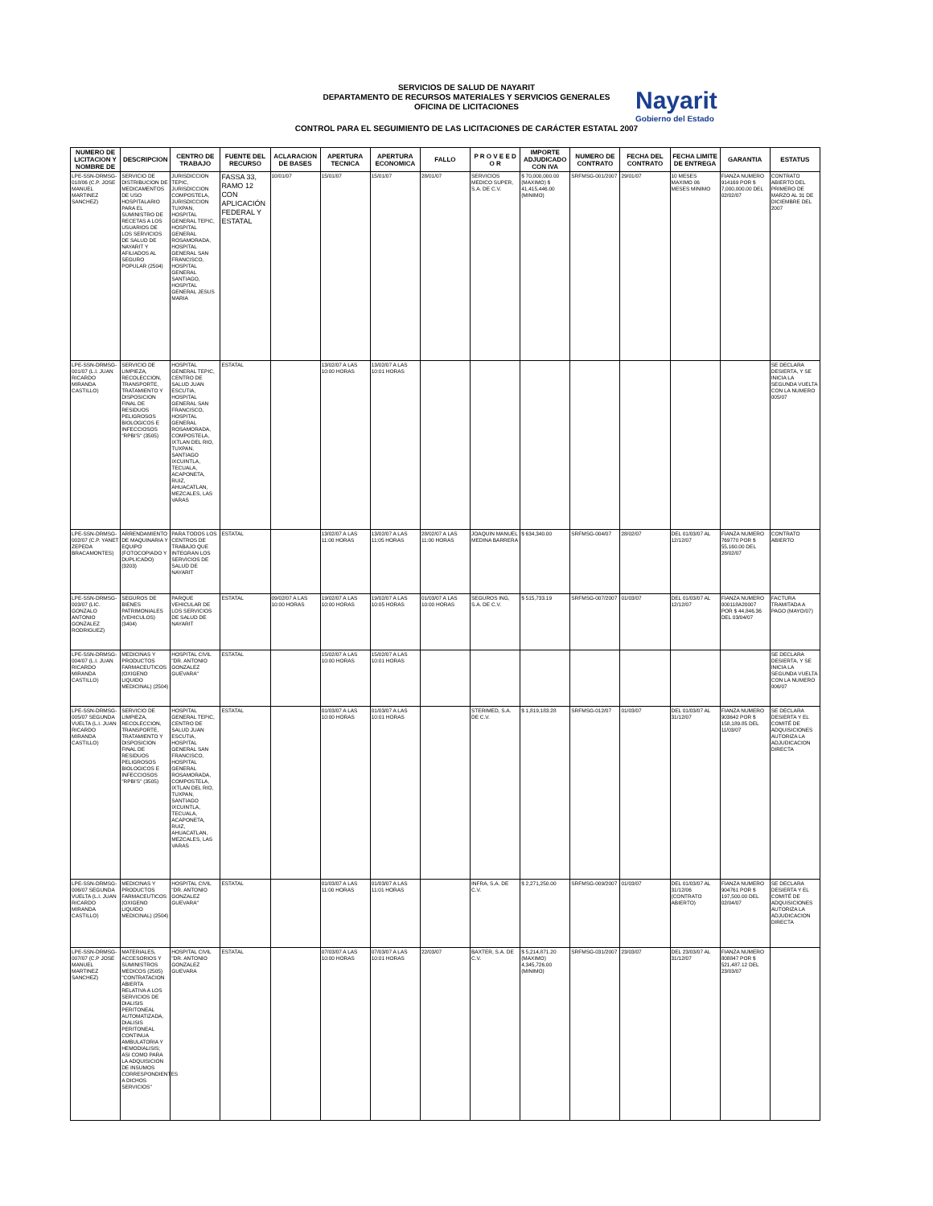SERVICIOS DE SALUD DE NAYARIT
DEPARTAMENTO DE RECURSOS MATERIALES Y SERVICIOS GENERALES
OFICINA DE LICITACIONES
Nayarit
Gobierno del Estado
CONTROL PARA EL SEGUIMIENTO DE LAS LICITACIONES DE CARÁCTER ESTATAL 2007
| NUMERO DE LICITACION Y NOMBRE DE | DESCRIPCION | CENTRO DE TRABAJO | FUENTE DEL RECURSO | ACLARACION DE BASES | APERTURA TECNICA | APERTURA ECONOMICA | FALLO | P R O V E E D O R | IMPORTE ADJUDICADO CON IVA | NUMERO DE CONTRATO | FECHA DEL CONTRATO | FECHA LIMITE DE ENTREGA | GARANTIA | ESTATUS |
| --- | --- | --- | --- | --- | --- | --- | --- | --- | --- | --- | --- | --- | --- | --- |
| LPE-SSN-DRMSG-018/06 (C.P. JOSE MANUEL MARTINEZ SANCHEZ) | SERVICIO DE DISTRIBUCION DE MEDICAMENTOS DE USO HOSPITALARIO PARA EL SUMINISTRO DE RECETAS A LOS USUARIOS DE LOS SERVICIOS DE SALUD DE NAYARIT Y AFILIADOS AL SEGURO POPULAR (2504) | JURISDICCION TEPIC, JURISDICCION COMPOSTELA, JURISDICCION TUXPAN, HOSPITAL GENERAL TEPIC, HOSPITAL GENERAL ROSAMORADA, HOSPITAL GENERAL SAN FRANCISCO, HOSPITAL GENERAL SANTIAGO, HOSPITAL GENERAL JESUS MARIA | FASSA 33, RAMO 12 CON APLICACIÓN FEDERAL Y ESTATAL | 10/01/07 | 15/01/07 | 15/01/07 | 28/01/07 | SERVICIOS MEDICO SUPER, S.A. DE C.V. | $ 70,000,000.00 (MAXIMO) $ 41,415,446.00 (MINIMO) | SRFMSG-001/2007 | 29/01/07 | 10 MESES MAXIMO 06 MESES MINIMO | FIANZA NUMERO 914169 POR $ 7,000,000.00 DEL 02/02/07 | CONTRATO ABIERTO DEL PRIMERO DE MARZO AL 31 DE DICIEMBRE DEL 2007 |
| LPE-SSN-DRMSG-001/07 (L.I. JUAN RICARDO MIRANDA CASTILLO) | SERVICIO DE LIMPIEZA, RECOLECCION, TRANSPORTE, TRATAMIENTO Y DISPOSICION FINAL DE RESIDUOS PELIGROSOS BIOLOGICOS E INFECCIOSOS "RPBI'S" (3505) | HOSPITAL GENERAL TEPIC, CENTRO DE SALUD JUAN ESCUTIA, HOSPITAL GENERAL SAN FRANCISCO, HOSPITAL GENERAL ROSAMORADA, COMPOSTELA, IXTLAN DEL RIO, TUXPAN, SANTIAGO IXCUINTLA, TECUALA, ACAPONETA, RUIZ, AHUACATLAN, MEZCALES, LAS VARAS | ESTATAL | | 13/02/07 A LAS 10:00 HORAS | 13/02/07 A LAS 10:01 HORAS | | | | | | | | SE DECLARA DESIERTA, Y SE INICIA LA SEGUNDA VUELTA CON LA NUMERO 005/07 |
| LPE-SSN-DRMSG-002/07 (C.P. YANET ZEPEDA BRACAMONTES) | ARRENDAMIENTO DE MAQUINARIA Y EQUIPO (FOTOCOPIADO Y DUPLICADO) (3203) | PARA TODOS LOS CENTROS DE TRABAJO QUE INTEGRAN LOS SERVICIOS DE SALUD DE NAYARIT | ESTATAL | | 13/02/07 A LAS 11:00 HORAS | 13/02/07 A LAS 11:05 HORAS | 28/02/07 A LAS 11:00 HORAS | JOAQUIN MANUEL MEDINA BARRERA | $ 634,340.00 | SRFMSG-004/07 | 28/02/07 | DEL 01/03/07 AL 12/12/07 | FIANZA NUMERO 769770 POR $ 55,160.00 DEL 28/02/07 | CONTRATO ABIERTO |
| LPE-SSN-DRMSG-003/07 (LIC. GONZALO ANTONIO GONZALEZ RODRIGUEZ) | SEGUROS DE BIENES PATRIMONIALES (VEHICULOS) (3404) | PARQUE VEHICULAR DE LOS SERVICIOS DE SALUD DE NAYARIT | ESTATAL | 09/02/07 A LAS 10:00 HORAS | 19/02/07 A LAS 10:00 HORAS | 19/02/07 A LAS 10:05 HORAS | 01/03/07 A LAS 10:00 HORAS | SEGUROS ING, S.A. DE C.V. | $ 515,733.19 | SRFMSG-007/2007 | 01/03/07 | DEL 01/03/07 AL 12/12/07 | FIANZA NUMERO 000118A20007 POR $ 44,846.36 DEL 03/04/07 | FACTURA TRAMITADA A PAGO (MAYO/07) |
| LPE-SSN-DRMSG-004/07 (L.I. JUAN RICARDO MIRANDA CASTILLO) | MEDICINAS Y PRODUCTOS FARMACEUTICOS (OXIGENO LIQUIDO MEDICINAL) (2504) | HOSPITAL CIVIL "DR. ANTONIO GONZALEZ GUEVARA" | ESTATAL | | 15/02/07 A LAS 10:00 HORAS | 15/02/07 A LAS 10:01 HORAS | | | | | | | | SE DECLARA DESIERTA, Y SE INICIA LA SEGUNDA VUELTA CON LA NUMERO 006/07 |
| LPE-SSN-DRMSG-005/07 SEGUNDA VUELTA (L.I. JUAN RICARDO MIRANDA CASTILLO) | SERVICIO DE LIMPIEZA, RECOLECCION, TRANSPORTE, TRATAMIENTO Y DISPOSICION FINAL DE RESIDUOS PELIGROSOS BIOLOGICOS E INFECCIOSOS "RPBI'S" (3505) | HOSPITAL GENERAL TEPIC, CENTRO DE SALUD JUAN ESCUTIA, HOSPITAL GENERAL SAN FRANCISCO, HOSPITAL GENERAL ROSAMORADA, COMPOSTELA, IXTLAN DEL RIO, TUXPAN, SANTIAGO IXCUINTLA, TECUALA, ACAPONETA, RUIZ, AHUACATLAN, MEZCALES, LAS VARAS | ESTATAL | | 01/03/07 A LAS 10:00 HORAS | 01/03/07 A LAS 10:01 HORAS | | STERIMED, S.A. DE C.V. | $ 1,819,183.28 | SRFMSG-012/07 | 01/03/07 | DEL 01/03/07 AL 31/12/07 | FIANZA NUMERO 903642 POR $ 158,189.85 DEL 11/03/07 | SE DECLARA DESIERTA Y EL COMITÉ DE ADQUISICIONES AUTORIZA LA ADJUDICACION DIRECTA |
| LPE-SSN-DRMSG-006/07 SEGUNDA VUELTA (L.I. JUAN RICARDO MIRANDA CASTILLO) | MEDICINAS Y PRODUCTOS FARMACEUTICOS (OXIGENO LIQUIDO MEDICINAL) (2504) | HOSPITAL CIVIL "DR. ANTONIO GONZALEZ GUEVARA" | ESTATAL | | 01/03/07 A LAS 11:00 HORAS | 01/03/07 A LAS 11:01 HORAS | | INFRA, S.A. DE C.V. | $ 2,271,250.00 | SRFMSG-009/2007 | 01/03/07 | DEL 01/03/07 AL 31/12/06 (CONTRATO ABIERTO) | FIANZA NUMERO 904761 POR $ 197,500.00 DEL 02/04/07 | SE DECLARA DESIERTA Y EL COMITÉ DE ADQUISICIONES AUTORIZA LA ADJUDICACION DIRECTA |
| LPE-SSN-DRMSG-007/07 (C.P JOSE MANUEL MARTINEZ SANCHEZ) | MATERIALES, ACCESORIOS Y SUMINISTROS MEDICOS (2505) "CONTRATACION ABIERTA RELATIVA A LOS SERVICIOS DE DIALISIS PERITONEAL AUTOMATIZADA, DIALISIS PERITONEAL CONTINUA AMBULATORIA Y HEMODIALISIS; ASI COMO PARA LA ADQUISICION DE INSUMOS CORRESPONDIENTES A DICHOS SERVICIOS" | HOSPITAL CIVIL "DR. ANTONIO GONZALEZ GUEVARA | ESTATAL | | 07/03/07 A LAS 10:00 HORAS | 07/03/07 A LAS 10:01 HORAS | 22/03/07 | BAXTER, S.A. DE C.V. | $ 5,214,871.20 (MAXIMO) 4,345,726.00 (MINIMO) | SRFMSG-031/2007 | 23/03/07 | DEL 23/03/07 AL 31/12/07 | FIANZA NUMERO 808847 POR $ 521,487.12 DEL 23/03/07 | |